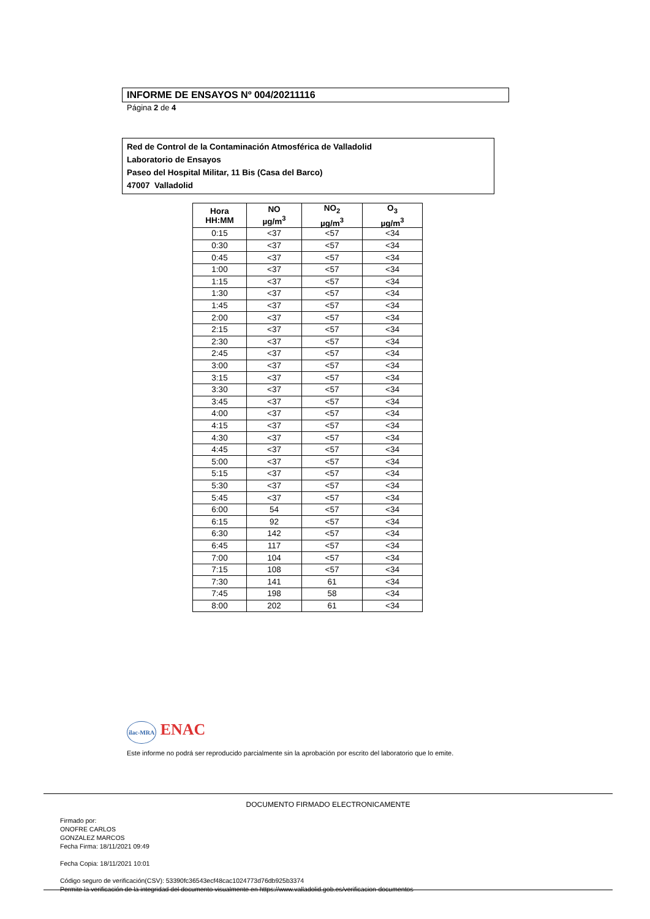INFORME DE ENSAYOS Nº 004/20211116
Página 2 de 4
Red de Control de la Contaminación Atmosférica de Valladolid
Laboratorio de Ensayos
Paseo del Hospital Militar, 11 Bis (Casa del Barco)
47007 Valladolid
| Hora HH:MM | NO µg/m<sup>3</sup> | NO<sub>2</sub> µg/m<sup>3</sup> | O<sub>3</sub> µg/m<sup>3</sup> |
| --- | --- | --- | --- |
| 0:15 | <37 | <57 | <34 |
| 0:30 | <37 | <57 | <34 |
| 0:45 | <37 | <57 | <34 |
| 1:00 | <37 | <57 | <34 |
| 1:15 | <37 | <57 | <34 |
| 1:30 | <37 | <57 | <34 |
| 1:45 | <37 | <57 | <34 |
| 2:00 | <37 | <57 | <34 |
| 2:15 | <37 | <57 | <34 |
| 2:30 | <37 | <57 | <34 |
| 2:45 | <37 | <57 | <34 |
| 3:00 | <37 | <57 | <34 |
| 3:15 | <37 | <57 | <34 |
| 3:30 | <37 | <57 | <34 |
| 3:45 | <37 | <57 | <34 |
| 4:00 | <37 | <57 | <34 |
| 4:15 | <37 | <57 | <34 |
| 4:30 | <37 | <57 | <34 |
| 4:45 | <37 | <57 | <34 |
| 5:00 | <37 | <57 | <34 |
| 5:15 | <37 | <57 | <34 |
| 5:30 | <37 | <57 | <34 |
| 5:45 | <37 | <57 | <34 |
| 6:00 | 54 | <57 | <34 |
| 6:15 | 92 | <57 | <34 |
| 6:30 | 142 | <57 | <34 |
| 6:45 | 117 | <57 | <34 |
| 7:00 | 104 | <57 | <34 |
| 7:15 | 108 | <57 | <34 |
| 7:30 | 141 | 61 | <34 |
| 7:45 | 198 | 58 | <34 |
| 8:00 | 202 | 61 | <34 |
ilac-MRA ENAC
Este informe no podrá ser reproducido parcialmente sin la aprobación por escrito del laboratorio que lo emite.
DOCUMENTO FIRMADO ELECTRONICAMENTE
Firmado por:
ONOFRE CARLOS
GONZALEZ MARCOS
Fecha Firma: 18/11/2021 09:49
Fecha Copia: 18/11/2021 10:01
Código seguro de verificación(CSV): 53390fc36543ecf48cac1024773d76db925b3374
Permite la verificación de la integridad del documento visualmente en https://www.valladolid.gob.es/verificacion-documentos